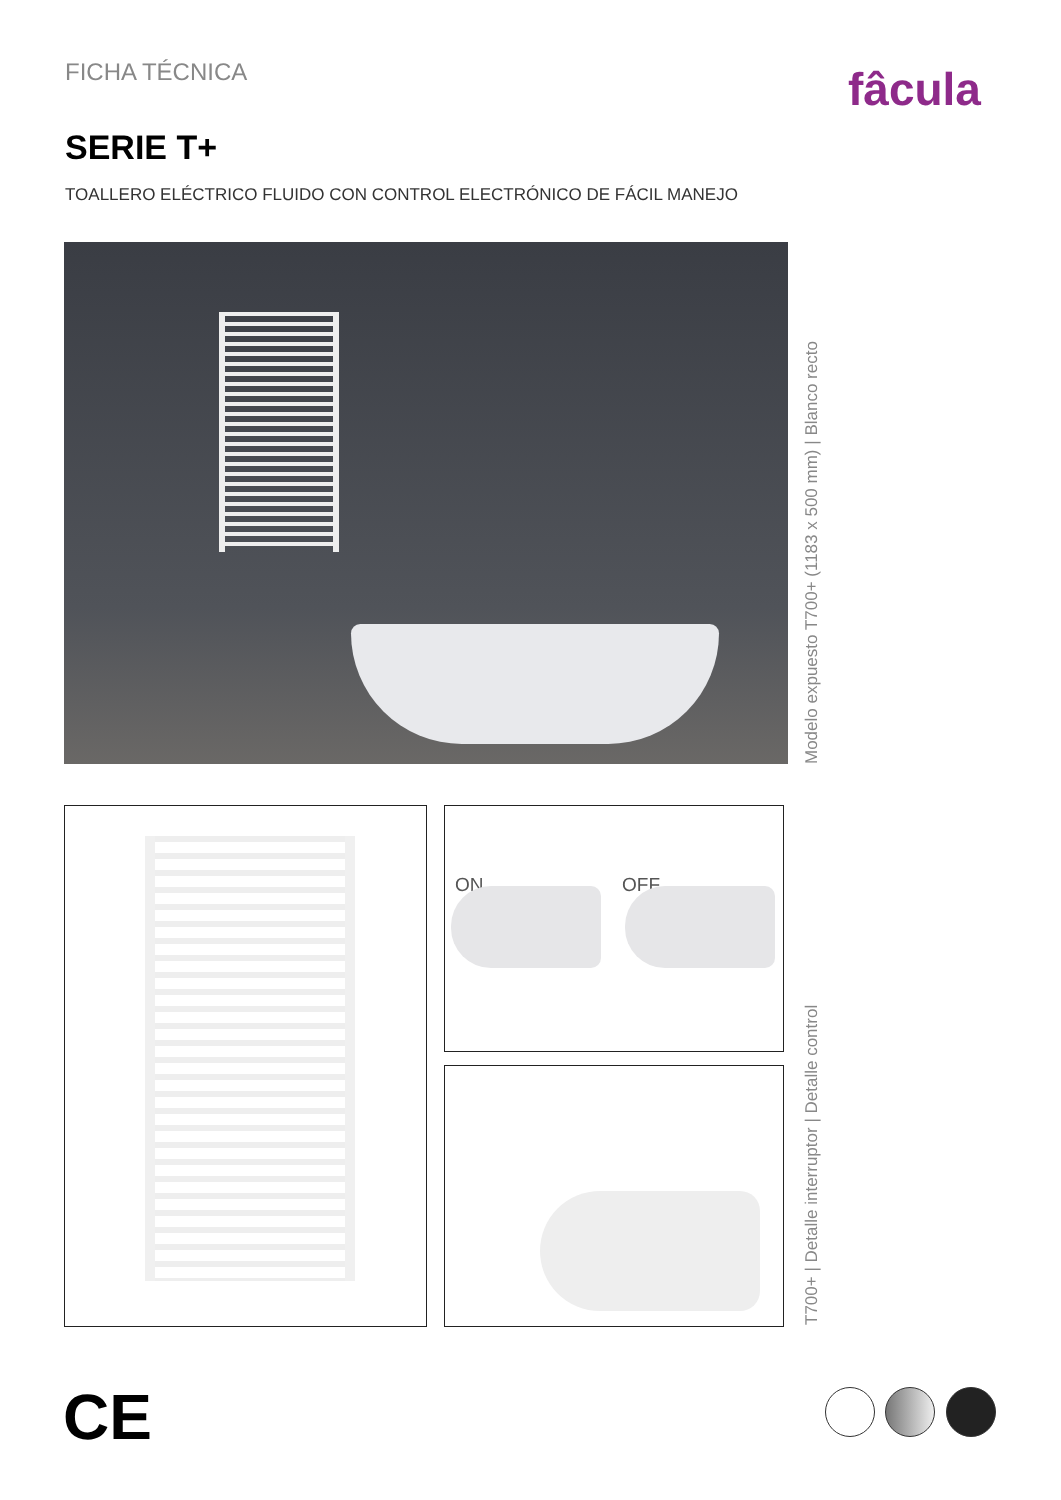FICHA TÉCNICA fâcula
SERIE T+
TOALLERO ELÉCTRICO FLUIDO CON CONTROL ELECTRÓNICO DE FÁCIL MANEJO
Modelo expuesto T700+ (1183 x 500 mm) | Blanco recto
ON OFF
T700+ | Detalle interruptor | Detalle control
CE